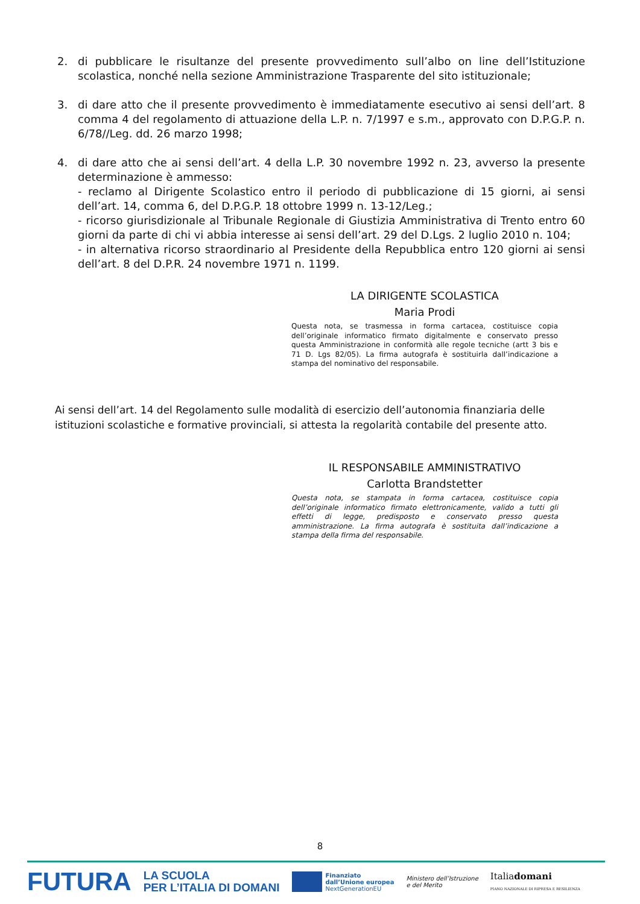2. di pubblicare le risultanze del presente provvedimento sull’albo on line dell’Istituzione scolastica, nonché nella sezione Amministrazione Trasparente del sito istituzionale;
3. di dare atto che il presente provvedimento è immediatamente esecutivo ai sensi dell’art. 8 comma 4 del regolamento di attuazione della L.P. n. 7/1997 e s.m., approvato con D.P.G.P. n. 6/78//Leg. dd. 26 marzo 1998;
4. di dare atto che ai sensi dell’art. 4 della L.P. 30 novembre 1992 n. 23, avverso la presente determinazione è ammesso:
- reclamo al Dirigente Scolastico entro il periodo di pubblicazione di 15 giorni, ai sensi dell’art. 14, comma 6, del D.P.G.P. 18 ottobre 1999 n. 13-12/Leg.;
- ricorso giurisdizionale al Tribunale Regionale di Giustizia Amministrativa di Trento entro 60 giorni da parte di chi vi abbia interesse ai sensi dell’art. 29 del D.Lgs. 2 luglio 2010 n. 104;
- in alternativa ricorso straordinario al Presidente della Repubblica entro 120 giorni ai sensi dell’art. 8 del D.P.R. 24 novembre 1971 n. 1199.
LA DIRIGENTE SCOLASTICA
Maria Prodi
Questa nota, se trasmessa in forma cartacea, costituisce copia dell’originale informatico firmato digitalmente e conservato presso questa Amministrazione in conformità alle regole tecniche (artt 3 bis e 71 D. Lgs 82/05). La firma autografa è sostituirla dall’indicazione a stampa del nominativo del responsabile.
Ai sensi dell’art. 14 del Regolamento sulle modalità di esercizio dell’autonomia finanziaria delle istituzioni scolastiche e formative provinciali, si attesta la regolarità contabile del presente atto.
IL RESPONSABILE AMMINISTRATIVO
Carlotta Brandstetter
Questa nota, se stampata in forma cartacea, costituisce copia dell’originale informatico firmato elettronicamente, valido a tutti gli effetti di legge, predisposto e conservato presso questa amministrazione. La firma autografa è sostituita dall’indicazione a stampa della firma del responsabile.
8
FUTURA LA SCUOLA
PER L’ITALIA DI DOMANI Finanziato
dall’Unione europea
NextGenerationEU Ministero dell’Istruzione
e del Merito Italiadomani
PIANO NAZIONALE DI RIPRESA E RESILIENZA